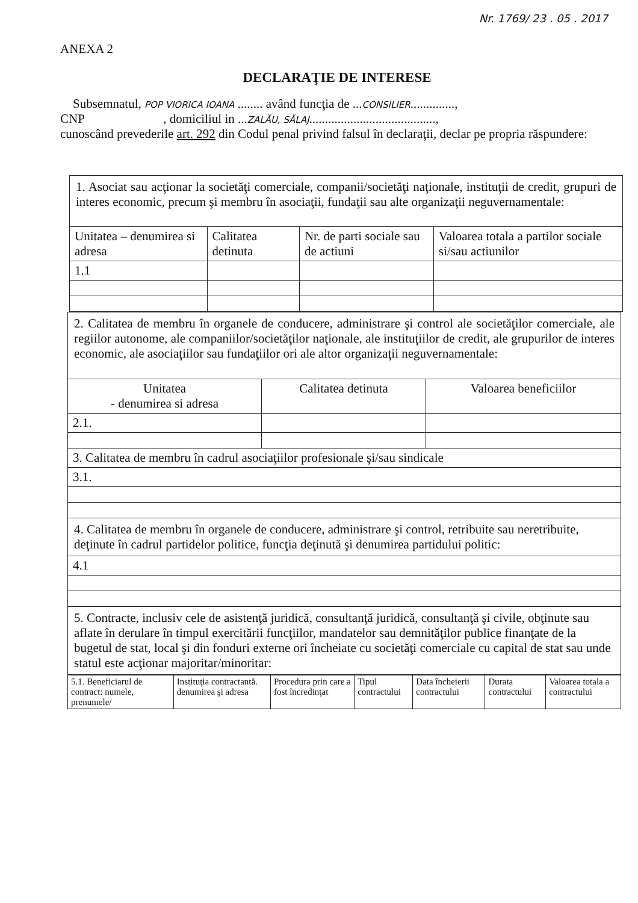Nr. 1769/ 23 . 05 . 2017
ANEXA 2
DECLARAŢIE DE INTERESE
Subsemnatul, POP VIORICA IOANA ........ având funcţia de ...CONSILIER..............,
CNP , domiciliul in ...ZALĂU, SĂLAJ........................................,
cunoscând prevederile art. 292 din Codul penal privind falsul în declaraţii, declar pe propria răspundere:
| 1. Asociat sau acţionar la societăţi comerciale, companii/societăţi naţionale, instituţii de credit, grupuri de interes economic, precum şi membru în asociaţii, fundaţii sau alte organizaţii neguvernamentale: | | | |
| Unitatea – denumirea si adresa | Calitatea detinuta | Nr. de parti sociale sau de actiuni | Valoarea totala a partilor sociale si/sau actiunilor |
| 1.1 | | | |
| 2. Calitatea de membru în organele de conducere, administrare şi control ale societăţilor comerciale, ale regiilor autonome, ale companiilor/societăţilor naţionale, ale instituţiilor de credit, ale grupurilor de interes economic, ale asociaţiilor sau fundaţiilor ori ale altor organizaţii neguvernamentale: | | |
| Unitatea - denumirea si adresa | Calitatea detinuta | Valoarea beneficiilor |
| 2.1. | | |
| 3. Calitatea de membru în cadrul asociaţiilor profesionale şi/sau sindicale | | |
| 3.1. | | |
| 4. Calitatea de membru în organele de conducere, administrare şi control, retribuite sau neretribuite, deţinute în cadrul partidelor politice, funcţia deţinută şi denumirea partidului politic: | | |
| 4.1 | | |
| 5. Contracte, inclusiv cele de asistenţă juridică, consultanţă juridică, consultanţă şi civile, obţinute sau aflate în derulare în timpul exercitării funcţiilor, mandatelor sau demnităţilor publice finanţate de la bugetul de stat, local şi din fonduri externe ori încheiate cu societăţi comerciale cu capital de stat sau unde statul este acţionar majoritar/minoritar: | | |
| 5.1. Beneficiarul de contract: numele, prenumele/ | Instituţia contractantă. denumirea şi adresa | Procedura prin care a fost încredinţat | Tipul contractului | Data încheierii contractului | Durata contractului | Valoarea totala a contractului |
| --- | --- | --- | --- | --- | --- | --- |